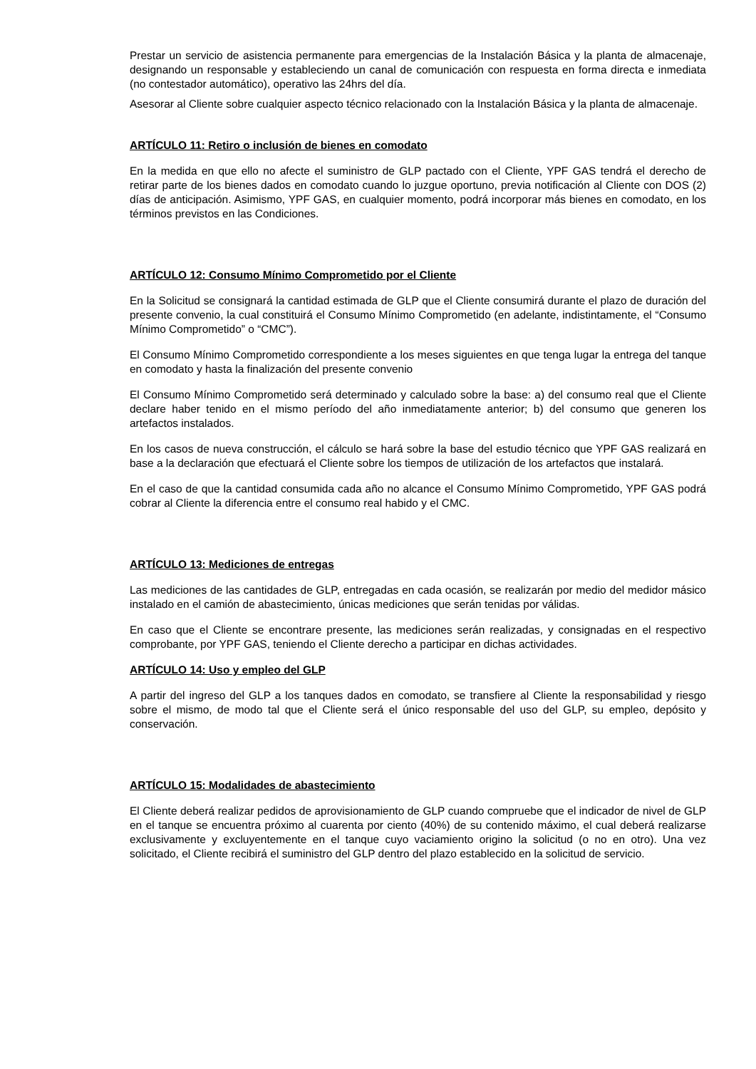Prestar un servicio de asistencia permanente para emergencias de la Instalación Básica y la planta de almacenaje, designando un responsable y estableciendo un canal de comunicación con respuesta en forma directa e inmediata (no contestador automático), operativo las 24hrs del día.
Asesorar al Cliente sobre cualquier aspecto técnico relacionado con la Instalación Básica y la planta de almacenaje.
ARTÍCULO 11: Retiro o inclusión de bienes en comodato
En la medida en que ello no afecte el suministro de GLP pactado con el Cliente, YPF GAS tendrá el derecho de retirar parte de los bienes dados en comodato cuando lo juzgue oportuno, previa notificación al Cliente con DOS (2) días de anticipación. Asimismo, YPF GAS, en cualquier momento, podrá incorporar más bienes en comodato, en los términos previstos en las Condiciones.
ARTÍCULO 12: Consumo Mínimo Comprometido por el Cliente
En la Solicitud se consignará la cantidad estimada de GLP que el Cliente consumirá durante el plazo de duración del presente convenio, la cual constituirá el Consumo Mínimo Comprometido (en adelante, indistintamente, el “Consumo Mínimo Comprometido” o “CMC”).
El Consumo Mínimo Comprometido correspondiente a los meses siguientes en que tenga lugar la entrega del tanque en comodato y hasta la finalización del presente convenio
El Consumo Mínimo Comprometido será determinado y calculado sobre la base: a) del consumo real que el Cliente declare haber tenido en el mismo período del año inmediatamente anterior; b) del consumo que generen los artefactos instalados.
En los casos de nueva construcción, el cálculo se hará sobre la base del estudio técnico que YPF GAS realizará en base a la declaración que efectuará el Cliente sobre los tiempos de utilización de los artefactos que instalará.
En el caso de que la cantidad consumida cada año no alcance el Consumo Mínimo Comprometido, YPF GAS podrá cobrar al Cliente la diferencia entre el consumo real habido y el CMC.
ARTÍCULO 13: Mediciones de entregas
Las mediciones de las cantidades de GLP, entregadas en cada ocasión, se realizarán por medio del medidor másico instalado en el camión de abastecimiento, únicas mediciones que serán tenidas por válidas.
En caso que el Cliente se encontrare presente, las mediciones serán realizadas, y consignadas en el respectivo comprobante, por YPF GAS, teniendo el Cliente derecho a participar en dichas actividades.
ARTÍCULO 14: Uso y empleo del GLP
A partir del ingreso del GLP a los tanques dados en comodato, se transfiere al Cliente la responsabilidad y riesgo sobre el mismo, de modo tal que el Cliente será el único responsable del uso del GLP, su empleo, depósito y conservación.
ARTÍCULO 15: Modalidades de abastecimiento
El Cliente deberá realizar pedidos de aprovisionamiento de GLP cuando compruebe que el indicador de nivel de GLP en el tanque se encuentra próximo al cuarenta por ciento (40%) de su contenido máximo, el cual deberá realizarse exclusivamente y excluyentemente en el tanque cuyo vaciamiento origino la solicitud (o no en otro). Una vez solicitado, el Cliente recibirá el suministro del GLP dentro del plazo establecido en la solicitud de servicio.